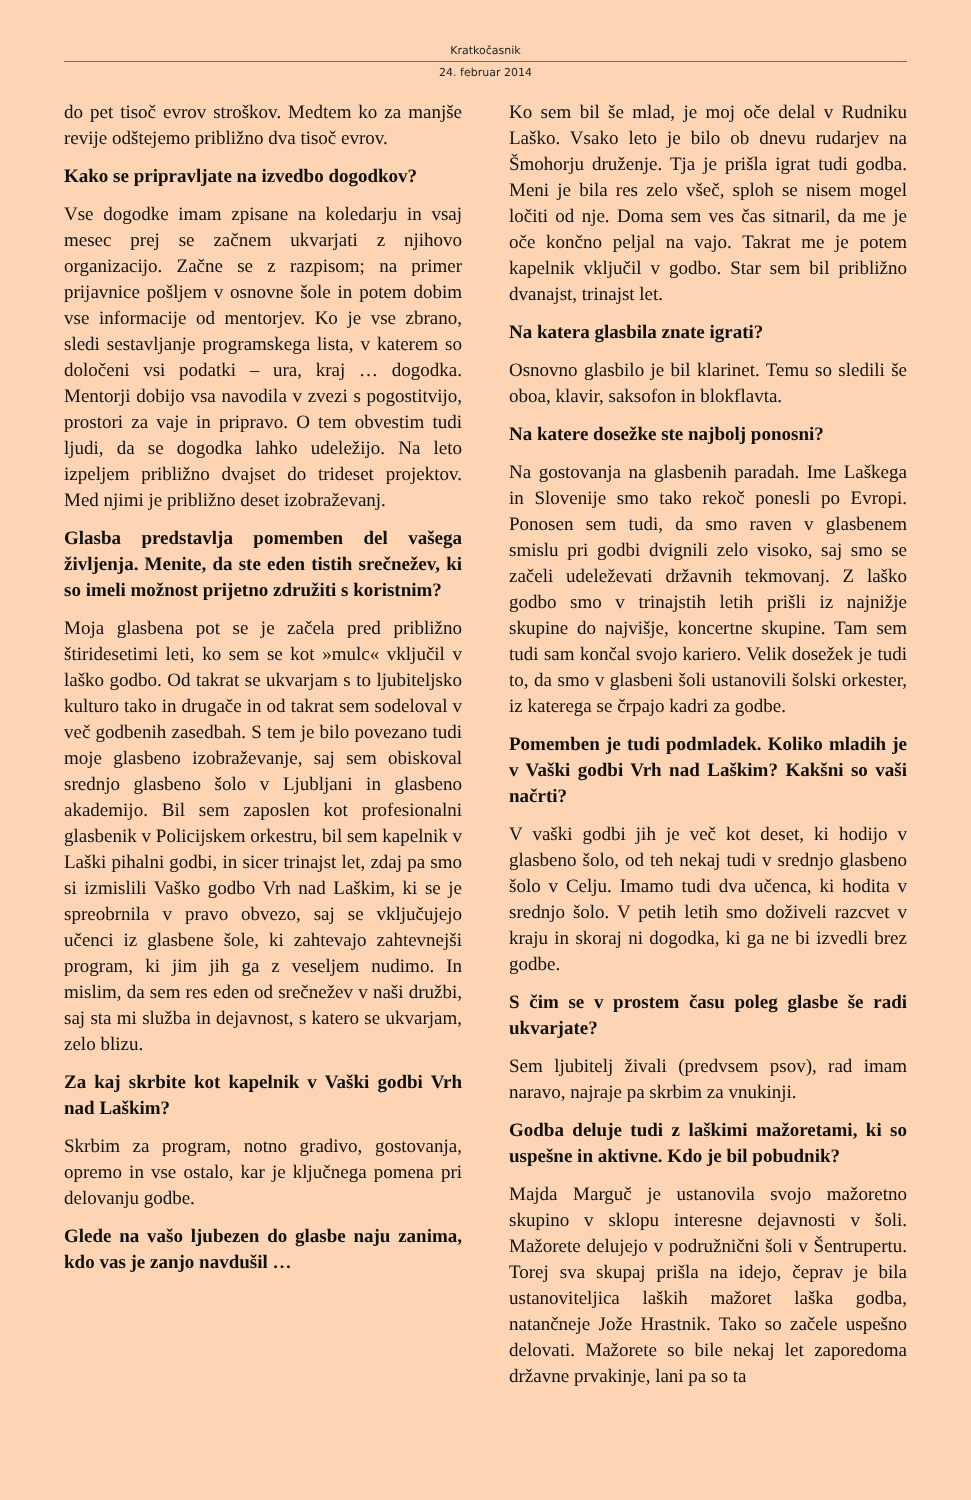Kratkočasnik
24. februar 2014
do pet tisoč evrov stroškov. Medtem ko za manjše revije odštejemo približno dva tisoč evrov.
Kako se pripravljate na izvedbo dogodkov?
Vse dogodke imam zpisane na koledarju in vsaj mesec prej se začnem ukvarjati z njihovo organizacijo. Začne se z razpisom; na primer prijavnice pošljem v osnovne šole in potem dobim vse informacije od mentorjev. Ko je vse zbrano, sledi sestavljanje programskega lista, v katerem so določeni vsi podatki – ura, kraj … dogodka. Mentorji dobijo vsa navodila v zvezi s pogostitvijo, prostori za vaje in pripravo. O tem obvestim tudi ljudi, da se dogodka lahko udeležijo. Na leto izpeljem približno dvajset do trideset projektov. Med njimi je približno deset izobraževanj.
Glasba predstavlja pomemben del vašega življenja. Menite, da ste eden tistih srečnežev, ki so imeli možnost prijetno združiti s koristnim?
Moja glasbena pot se je začela pred približno štiridesetimi leti, ko sem se kot »mulc« vključil v laško godbo. Od takrat se ukvarjam s to ljubiteljsko kulturo tako in drugače in od takrat sem sodeloval v več godbenih zasedbah. S tem je bilo povezano tudi moje glasbeno izobraževanje, saj sem obiskoval srednjo glasbeno šolo v Ljubljani in glasbeno akademijo. Bil sem zaposlen kot profesionalni glasbenik v Policijskem orkestru, bil sem kapelnik v Laški pihalni godbi, in sicer trinajst let, zdaj pa smo si izmislili Vaško godbo Vrh nad Laškim, ki se je spreobrnila v pravo obvezo, saj se vključujejo učenci iz glasbene šole, ki zahtevajo zahtevnejši program, ki jim jih ga z veseljem nudimo. In mislim, da sem res eden od srečnežev v naši družbi, saj sta mi služba in dejavnost, s katero se ukvarjam, zelo blizu.
Za kaj skrbite kot kapelnik v Vaški godbi Vrh nad Laškim?
Skrbim za program, notno gradivo, gostovanja, opremo in vse ostalo, kar je ključnega pomena pri delovanju godbe.
Glede na vašo ljubezen do glasbe naju zanima, kdo vas je zanjo navdušil …
Ko sem bil še mlad, je moj oče delal v Rudniku Laško. Vsako leto je bilo ob dnevu rudarjev na Šmohorju druženje. Tja je prišla igrat tudi godba. Meni je bila res zelo všeč, sploh se nisem mogel ločiti od nje. Doma sem ves čas sitnaril, da me je oče končno peljal na vajo. Takrat me je potem kapelnik vključil v godbo. Star sem bil približno dvanajst, trinajst let.
Na katera glasbila znate igrati?
Osnovno glasbilo je bil klarinet. Temu so sledili še oboa, klavir, saksofon in blokflavta.
Na katere dosežke ste najbolj ponosni?
Na gostovanja na glasbenih paradah. Ime Laškega in Slovenije smo tako rekoč ponesli po Evropi. Ponosen sem tudi, da smo raven v glasbenem smislu pri godbi dvignili zelo visoko, saj smo se začeli udeleževati državnih tekmovanj. Z laško godbo smo v trinajstih letih prišli iz najnižje skupine do najvišje, koncertne skupine. Tam sem tudi sam končal svojo kariero. Velik dosežek je tudi to, da smo v glasbeni šoli ustanovili šolski orkester, iz katerega se črpajo kadri za godbe.
Pomemben je tudi podmladek. Koliko mladih je v Vaški godbi Vrh nad Laškim? Kakšni so vaši načrti?
V vaški godbi jih je več kot deset, ki hodijo v glasbeno šolo, od teh nekaj tudi v srednjo glasbeno šolo v Celju. Imamo tudi dva učenca, ki hodita v srednjo šolo. V petih letih smo doživeli razcvet v kraju in skoraj ni dogodka, ki ga ne bi izvedli brez godbe.
S čim se v prostem času poleg glasbe še radi ukvarjate?
Sem ljubitelj živali (predvsem psov), rad imam naravo, najraje pa skrbim za vnukinji.
Godba deluje tudi z laškimi mažoretami, ki so uspešne in aktivne. Kdo je bil pobudnik?
Majda Marguč je ustanovila svojo mažoretno skupino v sklopu interesne dejavnosti v šoli. Mažorete delujejo v podružnični šoli v Šentrupertu. Torej sva skupaj prišla na idejo, čeprav je bila ustanoviteljica laških mažoret laška godba, natančneje Jože Hrastnik. Tako so začele uspešno delovati. Mažorete so bile nekaj let zaporedoma državne prvakinje, lani pa so ta